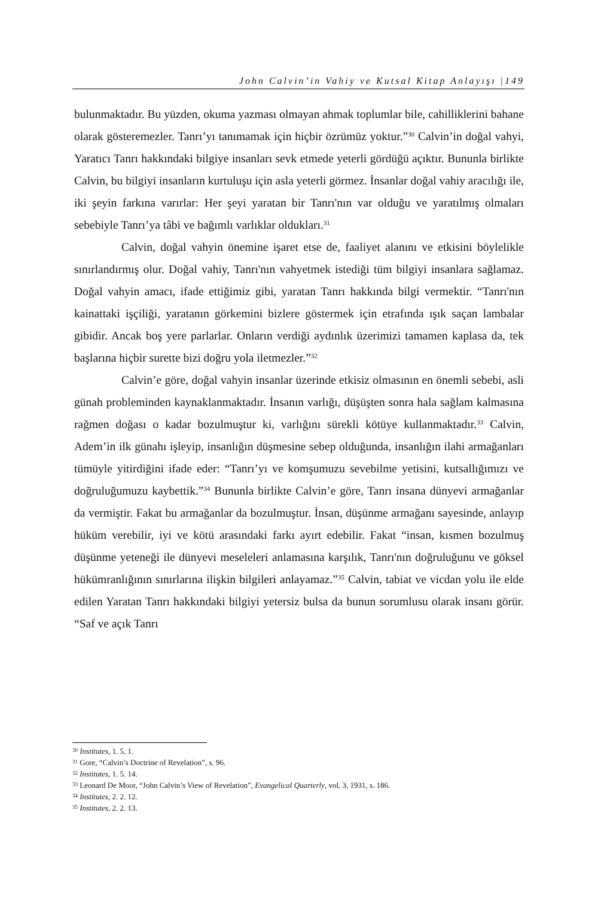John Calvin’in Vahiy ve Kutsal Kitap Anlayışı |149
bulunmaktadır. Bu yüzden, okuma yazması olmayan ahmak toplumlar bile, cahilliklerini bahane olarak gösteremezler. Tanrı’yı tanımamak için hiçbir özrümüz yoktur.”<sup>30</sup> Calvin’in doğal vahyi, Yaratıcı Tanrı hakkındaki bilgiye insanları sevk etmede yeterli gördüğü açıktır. Bununla birlikte Calvin, bu bilgiyi insanların kurtuluşu için asla yeterli görmez. İnsanlar doğal vahiy aracılığı ile, iki şeyin farkına varırlar: Her şeyi yaratan bir Tanrı'nın var olduğu ve yaratılmış olmaları sebebiyle Tanrı’ya tâbi ve bağımlı varlıklar oldukları.<sup>31</sup>
Calvin, doğal vahyin önemine işaret etse de, faaliyet alanını ve etkisini böylelikle sınırlandırmış olur. Doğal vahiy, Tanrı'nın vahyetmek istediği tüm bilgiyi insanlara sağlamaz. Doğal vahyin amacı, ifade ettiğimiz gibi, yaratan Tanrı hakkında bilgi vermektir. “Tanrı'nın kainattaki işçiliği, yaratanın görkemini bizlere göstermek için etrafında ışık saçan lambalar gibidir. Ancak boş yere parlarlar. Onların verdiği aydınlık üzerimizi tamamen kaplasa da, tek başlarına hiçbir surette bizi doğru yola iletmezler.”<sup>32</sup>
Calvin’e göre, doğal vahyin insanlar üzerinde etkisiz olmasının en önemli sebebi, asli günah probleminden kaynaklanmaktadır. İnsanın varlığı, düşüşten sonra hala sağlam kalmasına rağmen doğası o kadar bozulmuştur ki, varlığını sürekli kötüye kullanmaktadır.<sup>33</sup> Calvin, Adem’in ilk günahı işleyip, insanlığın düşmesine sebep olduğunda, insanlığın ilahi armağanları tümüyle yitirdiğini ifade eder: “Tanrı’yı ve komşumuzu sevebilme yetisini, kutsallığımızı ve doğruluğumuzu kaybettik.”<sup>34</sup> Bununla birlikte Calvin’e göre, Tanrı insana dünyevi armağanlar da vermiştir. Fakat bu armağanlar da bozulmuştur. İnsan, düşünme armağanı sayesinde, anlayıp hüküm verebilir, iyi ve kötü arasındaki farkı ayırt edebilir. Fakat “insan, kısmen bozulmuş düşünme yeteneği ile dünyevi meseleleri anlamasına karşılık, Tanrı'nın doğruluğunu ve göksel hükümranlığının sınırlarına ilişkin bilgileri anlayamaz.”<sup>35</sup> Calvin, tabiat ve vicdan yolu ile elde edilen Yaratan Tanrı hakkındaki bilgiyi yetersiz bulsa da bunun sorumlusu olarak insanı görür. “Saf ve açık Tanrı
<sup>30</sup> Institutes, 1. 5. 1.
<sup>31</sup> Gore, “Calvin’s Doctrine of Revelation”, s. 96.
<sup>32</sup> Institutes, 1. 5. 14.
<sup>33</sup> Leonard De Moor, “John Calvin’s View of Revelation”, Evangelical Quarterly, vol. 3, 1931, s. 186.
<sup>34</sup> Institutes, 2. 2. 12.
<sup>35</sup> Institutes, 2. 2. 13.